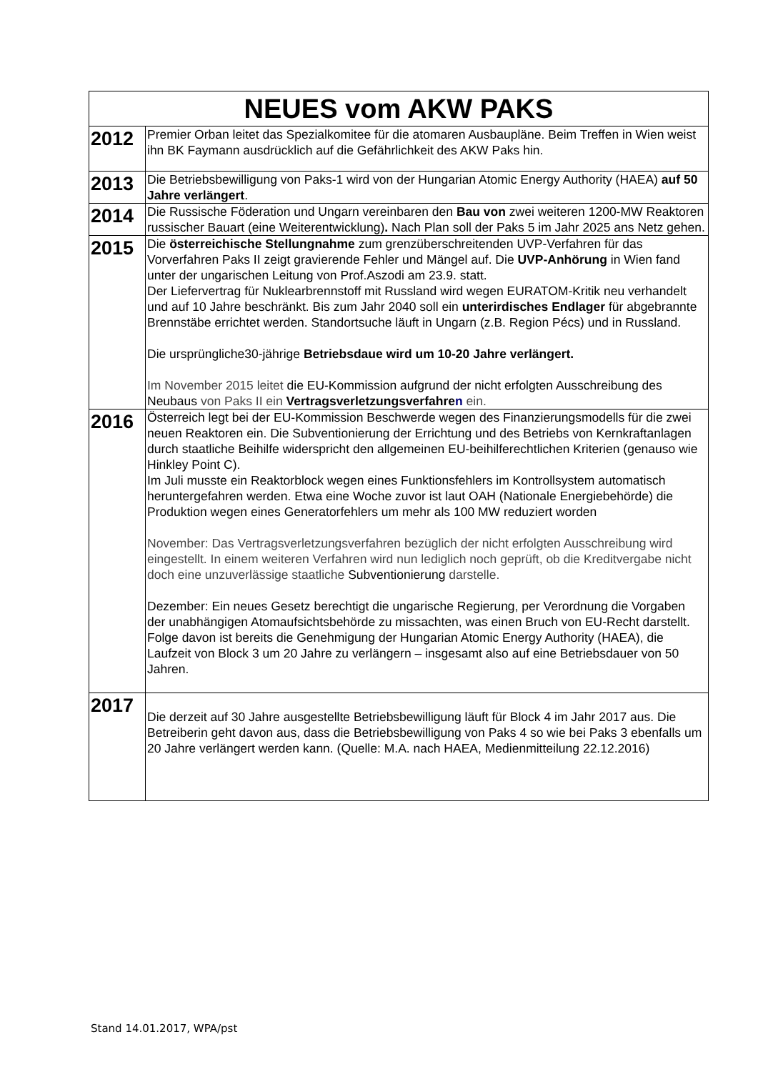| NEUES vom AKW PAKS | |
| --- | --- |
| 2012 | Premier Orban leitet das Spezialkomitee für die atomaren Ausbaupläne. Beim Treffen in Wien weist ihn BK Faymann ausdrücklich auf die Gefährlichkeit des AKW Paks hin. |
| 2013 | Die Betriebsbewilligung von Paks-1 wird von der Hungarian Atomic Energy Authority (HAEA) auf 50 Jahre verlängert . |
| 2014 | Die Russische Föderation und Ungarn vereinbaren den Bau von zwei weiteren 1200-MW Reaktoren russischer Bauart (eine Weiterentwicklung) . Nach Plan soll der Paks 5 im Jahr 2025 ans Netz gehen. |
| 2015 | Die österreichische Stellungnahme zum grenzüberschreitenden UVP-Verfahren für das Vorverfahren Paks II zeigt gravierende Fehler und Mängel auf. Die UVP-Anhörung in Wien fand unter der ungarischen Leitung von Prof.Aszodi am 23.9. statt. Der Liefervertrag für Nuklearbrennstoff mit Russland wird wegen EURATOM-Kritik neu verhandelt und auf 10 Jahre beschränkt. Bis zum Jahr 2040 soll ein unterirdisches Endlager für abgebrannte Brennstäbe errichtet werden. Standortsuche läuft in Ungarn (z.B. Region Pécs) und in Russland. Die ursprüngliche30-jährige Betriebsdaue wird um 10-20 Jahre verlängert. Im November 2015 leitet die EU-Kommission aufgrund der nicht erfolgten Ausschreibung des Neubaus von Paks II ein Vertragsverletzungsverfahre n ein. |
| 2016 | Österreich legt bei der EU-Kommission Beschwerde wegen des Finanzierungsmodells für die zwei neuen Reaktoren ein. Die Subventionierung der Errichtung und des Betriebs von Kernkraftanlagen durch staatliche Beihilfe widerspricht den allgemeinen EU-beihilferechtlichen Kriterien (genauso wie Hinkley Point C). Im Juli musste ein Reaktorblock wegen eines Funktionsfehlers im Kontrollsystem automatisch heruntergefahren werden. Etwa eine Woche zuvor ist laut OAH (Nationale Energiebehörde) die Produktion wegen eines Generatorfehlers um mehr als 100 MW reduziert worden November: Das Vertragsverletzungsverfahren bezüglich der nicht erfolgten Ausschreibung wird eingestellt. In einem weiteren Verfahren wird nun lediglich noch geprüft, ob die Kreditvergabe nicht doch eine unzuverlässige staatliche Subventionierung darstelle. Dezember: Ein neues Gesetz berechtigt die ungarische Regierung, per Verordnung die Vorgaben der unabhängigen Atomaufsichtsbehörde zu missachten, was einen Bruch von EU-Recht darstellt. Folge davon ist bereits die Genehmigung der Hungarian Atomic Energy Authority (HAEA), die Laufzeit von Block 3 um 20 Jahre zu verlängern – insgesamt also auf eine Betriebsdauer von 50 Jahren. |
| 2017 | Die derzeit auf 30 Jahre ausgestellte Betriebsbewilligung läuft für Block 4 im Jahr 2017 aus. Die Betreiberin geht davon aus, dass die Betriebsbewilligung von Paks 4 so wie bei Paks 3 ebenfalls um 20 Jahre verlängert werden kann. (Quelle: M.A. nach HAEA, Medienmitteilung 22.12.2016) |
Stand 14.01.2017, WPA/pst